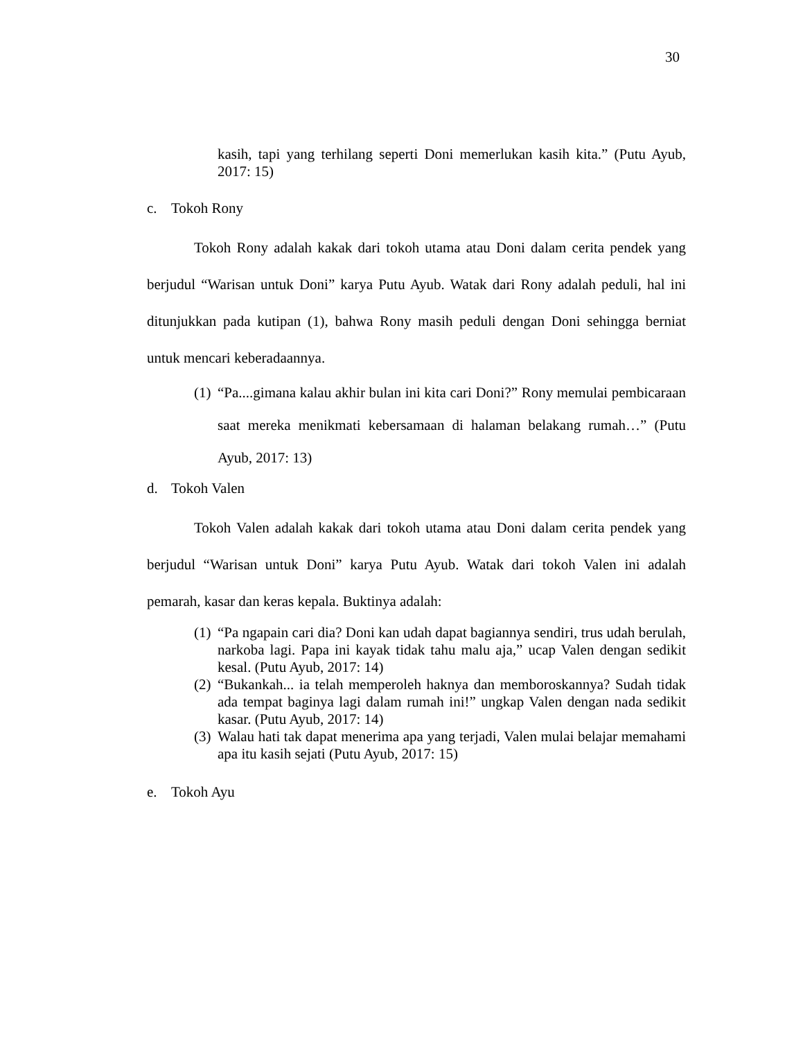30
kasih, tapi yang terhilang seperti Doni memerlukan kasih kita.” (Putu Ayub, 2017: 15)
c. Tokoh Rony
Tokoh Rony adalah kakak dari tokoh utama atau Doni dalam cerita pendek yang berjudul “Warisan untuk Doni” karya Putu Ayub. Watak dari Rony adalah peduli, hal ini ditunjukkan pada kutipan (1), bahwa Rony masih peduli dengan Doni sehingga berniat untuk mencari keberadaannya.
(1)
“Pa....gimana kalau akhir bulan ini kita cari Doni?” Rony memulai pembicaraan saat mereka menikmati kebersamaan di halaman belakang rumah…” (Putu Ayub, 2017: 13)
d. Tokoh Valen
Tokoh Valen adalah kakak dari tokoh utama atau Doni dalam cerita pendek yang berjudul “Warisan untuk Doni” karya Putu Ayub. Watak dari tokoh Valen ini adalah pemarah, kasar dan keras kepala. Buktinya adalah:
(1)
“Pa ngapain cari dia? Doni kan udah dapat bagiannya sendiri, trus udah berulah, narkoba lagi. Papa ini kayak tidak tahu malu aja,” ucap Valen dengan sedikit kesal. (Putu Ayub, 2017: 14)
(2)
“Bukankah... ia telah memperoleh haknya dan memboroskannya? Sudah tidak ada tempat baginya lagi dalam rumah ini!” ungkap Valen dengan nada sedikit kasar. (Putu Ayub, 2017: 14)
(3)
Walau hati tak dapat menerima apa yang terjadi, Valen mulai belajar memahami apa itu kasih sejati (Putu Ayub, 2017: 15)
e. Tokoh Ayu